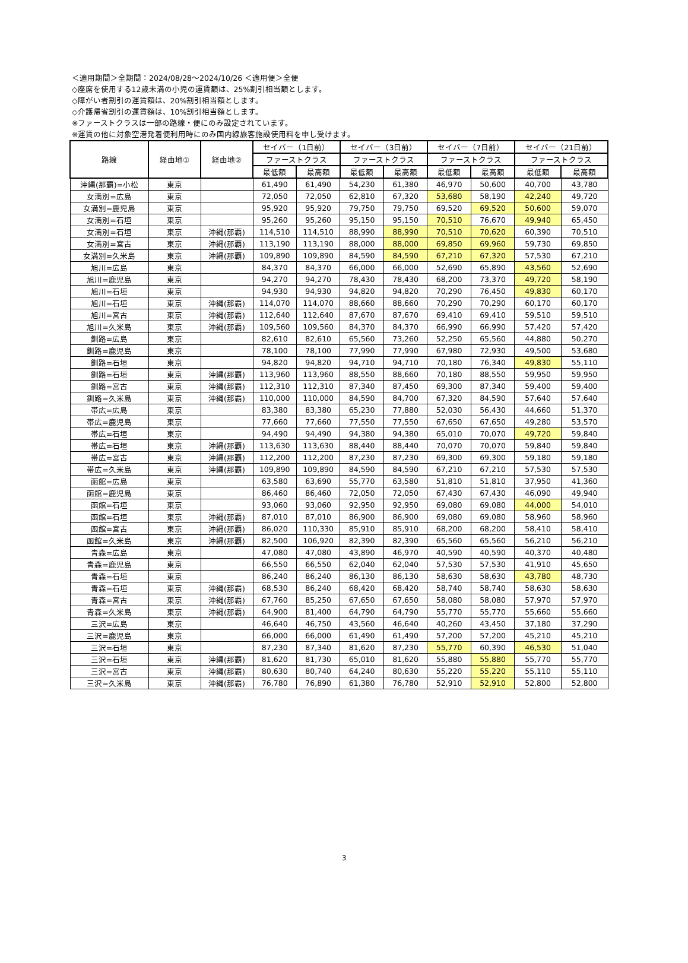＜適用期間＞全期間：2024/08/28〜2024/10/26 ＜適用便＞全便
◇座席を使用する12歳未満の小児の運賃額は、25%割引相当額とします。
◇障がい者割引の運賃額は、20%割引相当額とします。
◇介護帰省割引の運賃額は、10%割引相当額とします。
※ファーストクラスは一部の路線・便にのみ設定されています。
※運賃の他に対象空港発着便利用時にのみ国内線旅客施設使用料を申し受けます。
| 路線 | 経由地① | 経由地② | セイバー（1日前） | | セイバー（3日前） | | セイバー（7日前） | | セイバー（21日前） | |
| --- | --- | --- | --- | --- | --- | --- | --- | --- | --- | --- |
| | | | ファーストクラス | | ファーストクラス | | ファーストクラス | | ファーストクラス | |
| | | | 最低額 | 最高額 | 最低額 | 最高額 | 最低額 | 最高額 | 最低額 | 最高額 |
| 沖縄(那覇)=小松 | 東京 | | 61,490 | 61,490 | 54,230 | 61,380 | 46,970 | 50,600 | 40,700 | 43,780 |
| 女満別=広島 | 東京 | | 72,050 | 72,050 | 62,810 | 67,320 | 53,680 | 58,190 | 42,240 | 49,720 |
| 女満別=鹿児島 | 東京 | | 95,920 | 95,920 | 79,750 | 79,750 | 69,520 | 69,520 | 50,600 | 59,070 |
| 女満別=石垣 | 東京 | | 95,260 | 95,260 | 95,150 | 95,150 | 70,510 | 76,670 | 49,940 | 65,450 |
| 女満別=石垣 | 東京 | 沖縄(那覇) | 114,510 | 114,510 | 88,990 | 88,990 | 70,510 | 70,620 | 60,390 | 70,510 |
| 女満別=宮古 | 東京 | 沖縄(那覇) | 113,190 | 113,190 | 88,000 | 88,000 | 69,850 | 69,960 | 59,730 | 69,850 |
| 女満別=久米島 | 東京 | 沖縄(那覇) | 109,890 | 109,890 | 84,590 | 84,590 | 67,210 | 67,320 | 57,530 | 67,210 |
| 旭川=広島 | 東京 | | 84,370 | 84,370 | 66,000 | 66,000 | 52,690 | 65,890 | 43,560 | 52,690 |
| 旭川=鹿児島 | 東京 | | 94,270 | 94,270 | 78,430 | 78,430 | 68,200 | 73,370 | 49,720 | 58,190 |
| 旭川=石垣 | 東京 | | 94,930 | 94,930 | 94,820 | 94,820 | 70,290 | 76,450 | 49,830 | 60,170 |
| 旭川=石垣 | 東京 | 沖縄(那覇) | 114,070 | 114,070 | 88,660 | 88,660 | 70,290 | 70,290 | 60,170 | 60,170 |
| 旭川=宮古 | 東京 | 沖縄(那覇) | 112,640 | 112,640 | 87,670 | 87,670 | 69,410 | 69,410 | 59,510 | 59,510 |
| 旭川=久米島 | 東京 | 沖縄(那覇) | 109,560 | 109,560 | 84,370 | 84,370 | 66,990 | 66,990 | 57,420 | 57,420 |
| 釧路=広島 | 東京 | | 82,610 | 82,610 | 65,560 | 73,260 | 52,250 | 65,560 | 44,880 | 50,270 |
| 釧路=鹿児島 | 東京 | | 78,100 | 78,100 | 77,990 | 77,990 | 67,980 | 72,930 | 49,500 | 53,680 |
| 釧路=石垣 | 東京 | | 94,820 | 94,820 | 94,710 | 94,710 | 70,180 | 76,340 | 49,830 | 55,110 |
| 釧路=石垣 | 東京 | 沖縄(那覇) | 113,960 | 113,960 | 88,550 | 88,660 | 70,180 | 88,550 | 59,950 | 59,950 |
| 釧路=宮古 | 東京 | 沖縄(那覇) | 112,310 | 112,310 | 87,340 | 87,450 | 69,300 | 87,340 | 59,400 | 59,400 |
| 釧路=久米島 | 東京 | 沖縄(那覇) | 110,000 | 110,000 | 84,590 | 84,700 | 67,320 | 84,590 | 57,640 | 57,640 |
| 帯広=広島 | 東京 | | 83,380 | 83,380 | 65,230 | 77,880 | 52,030 | 56,430 | 44,660 | 51,370 |
| 帯広=鹿児島 | 東京 | | 77,660 | 77,660 | 77,550 | 77,550 | 67,650 | 67,650 | 49,280 | 53,570 |
| 帯広=石垣 | 東京 | | 94,490 | 94,490 | 94,380 | 94,380 | 65,010 | 70,070 | 49,720 | 59,840 |
| 帯広=石垣 | 東京 | 沖縄(那覇) | 113,630 | 113,630 | 88,440 | 88,440 | 70,070 | 70,070 | 59,840 | 59,840 |
| 帯広=宮古 | 東京 | 沖縄(那覇) | 112,200 | 112,200 | 87,230 | 87,230 | 69,300 | 69,300 | 59,180 | 59,180 |
| 帯広=久米島 | 東京 | 沖縄(那覇) | 109,890 | 109,890 | 84,590 | 84,590 | 67,210 | 67,210 | 57,530 | 57,530 |
| 函館=広島 | 東京 | | 63,580 | 63,690 | 55,770 | 63,580 | 51,810 | 51,810 | 37,950 | 41,360 |
| 函館=鹿児島 | 東京 | | 86,460 | 86,460 | 72,050 | 72,050 | 67,430 | 67,430 | 46,090 | 49,940 |
| 函館=石垣 | 東京 | | 93,060 | 93,060 | 92,950 | 92,950 | 69,080 | 69,080 | 44,000 | 54,010 |
| 函館=石垣 | 東京 | 沖縄(那覇) | 87,010 | 87,010 | 86,900 | 86,900 | 69,080 | 69,080 | 58,960 | 58,960 |
| 函館=宮古 | 東京 | 沖縄(那覇) | 86,020 | 110,330 | 85,910 | 85,910 | 68,200 | 68,200 | 58,410 | 58,410 |
| 函館=久米島 | 東京 | 沖縄(那覇) | 82,500 | 106,920 | 82,390 | 82,390 | 65,560 | 65,560 | 56,210 | 56,210 |
| 青森=広島 | 東京 | | 47,080 | 47,080 | 43,890 | 46,970 | 40,590 | 40,590 | 40,370 | 40,480 |
| 青森=鹿児島 | 東京 | | 66,550 | 66,550 | 62,040 | 62,040 | 57,530 | 57,530 | 41,910 | 45,650 |
| 青森=石垣 | 東京 | | 86,240 | 86,240 | 86,130 | 86,130 | 58,630 | 58,630 | 43,780 | 48,730 |
| 青森=石垣 | 東京 | 沖縄(那覇) | 68,530 | 86,240 | 68,420 | 68,420 | 58,740 | 58,740 | 58,630 | 58,630 |
| 青森=宮古 | 東京 | 沖縄(那覇) | 67,760 | 85,250 | 67,650 | 67,650 | 58,080 | 58,080 | 57,970 | 57,970 |
| 青森=久米島 | 東京 | 沖縄(那覇) | 64,900 | 81,400 | 64,790 | 64,790 | 55,770 | 55,770 | 55,660 | 55,660 |
| 三沢=広島 | 東京 | | 46,640 | 46,750 | 43,560 | 46,640 | 40,260 | 43,450 | 37,180 | 37,290 |
| 三沢=鹿児島 | 東京 | | 66,000 | 66,000 | 61,490 | 61,490 | 57,200 | 57,200 | 45,210 | 45,210 |
| 三沢=石垣 | 東京 | | 87,230 | 87,340 | 81,620 | 87,230 | 55,770 | 60,390 | 46,530 | 51,040 |
| 三沢=石垣 | 東京 | 沖縄(那覇) | 81,620 | 81,730 | 65,010 | 81,620 | 55,880 | 55,880 | 55,770 | 55,770 |
| 三沢=宮古 | 東京 | 沖縄(那覇) | 80,630 | 80,740 | 64,240 | 80,630 | 55,220 | 55,220 | 55,110 | 55,110 |
| 三沢=久米島 | 東京 | 沖縄(那覇) | 76,780 | 76,890 | 61,380 | 76,780 | 52,910 | 52,910 | 52,800 | 52,800 |
3